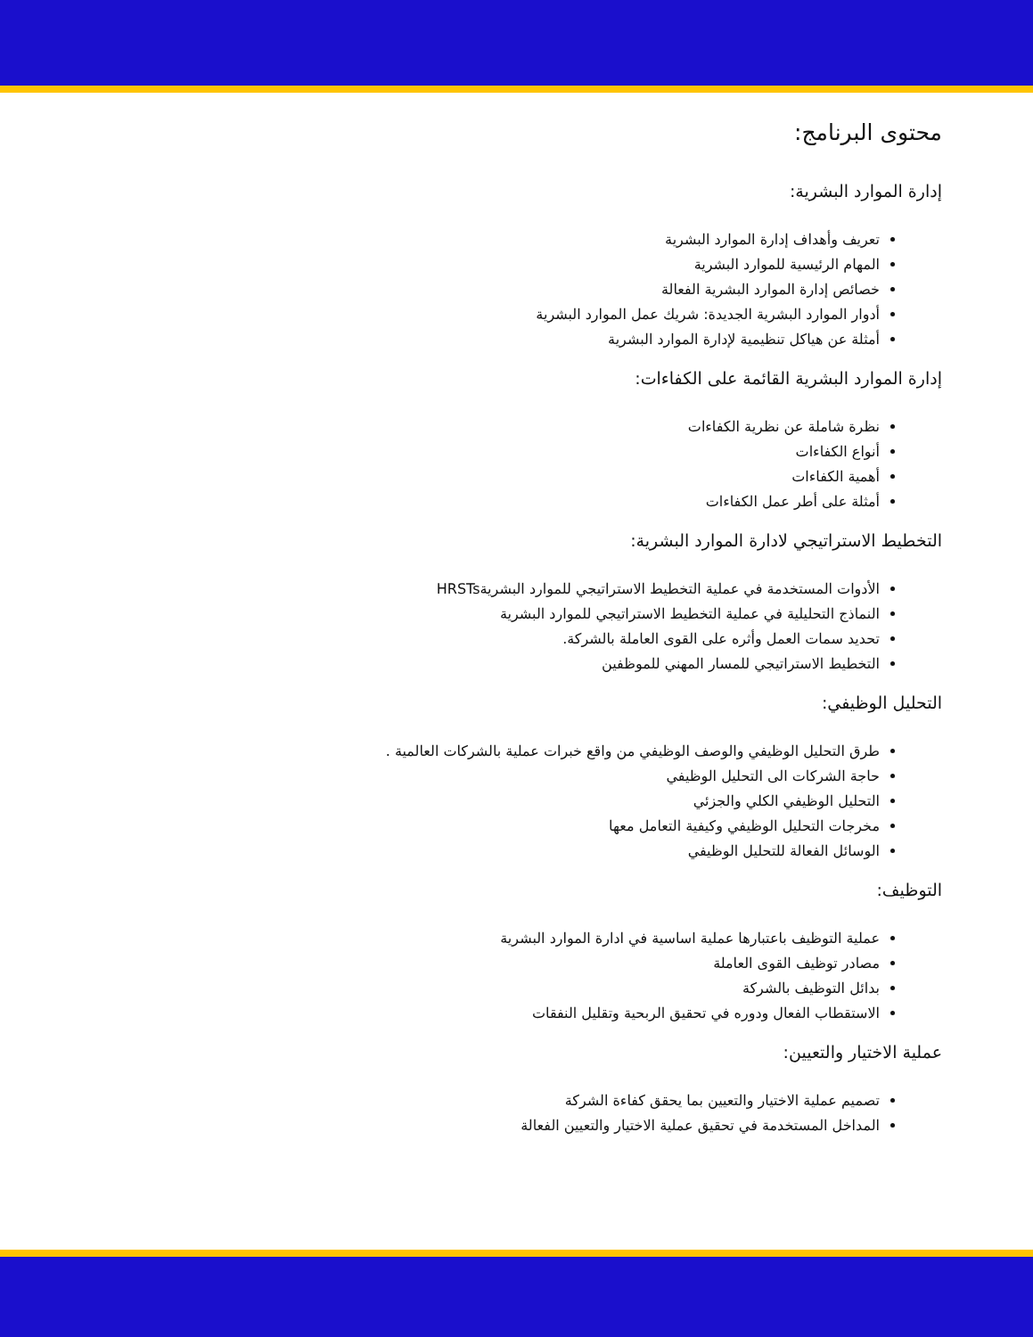محتوى البرنامج:
إدارة الموارد البشرية:
تعريف وأهداف إدارة الموارد البشرية
المهام الرئيسية للموارد البشرية
خصائص إدارة الموارد البشرية الفعالة
أدوار الموارد البشرية الجديدة: شريك عمل الموارد البشرية
أمثلة عن هياكل تنظيمية لإدارة الموارد البشرية
إدارة الموارد البشرية القائمة على الكفاءات:
نظرة شاملة عن نظرية الكفاءات
أنواع الكفاءات
أهمية الكفاءات
أمثلة على أطر عمل الكفاءات
التخطيط الاستراتيجي لادارة الموارد البشرية:
الأدوات المستخدمة في عملية التخطيط الاستراتيجي للموارد البشريةHRSTs
النماذج التحليلية في عملية التخطيط الاستراتيجي للموارد البشرية
تحديد سمات العمل وأثره على القوى العاملة بالشركة.
التخطيط الاستراتيجي للمسار المهني للموظفين
التحليل الوظيفي:
طرق التحليل الوظيفي والوصف الوظيفي من واقع خبرات عملية بالشركات العالمية .
حاجة الشركات الى التحليل الوظيفي
التحليل الوظيفي الكلي والجزئي
مخرجات التحليل الوظيفي وكيفية التعامل معها
الوسائل الفعالة للتحليل الوظيفي
التوظيف:
عملية التوظيف باعتبارها عملية اساسية في ادارة الموارد البشرية
مصادر توظيف القوى العاملة
بدائل التوظيف بالشركة
الاستقطاب الفعال ودوره في تحقيق الربحية وتقليل النفقات
عملية الاختيار والتعيين:
تصميم عملية الاختيار والتعيين بما يحقق كفاءة الشركة
المداخل المستخدمة في تحقيق عملية الاختيار والتعيين الفعالة